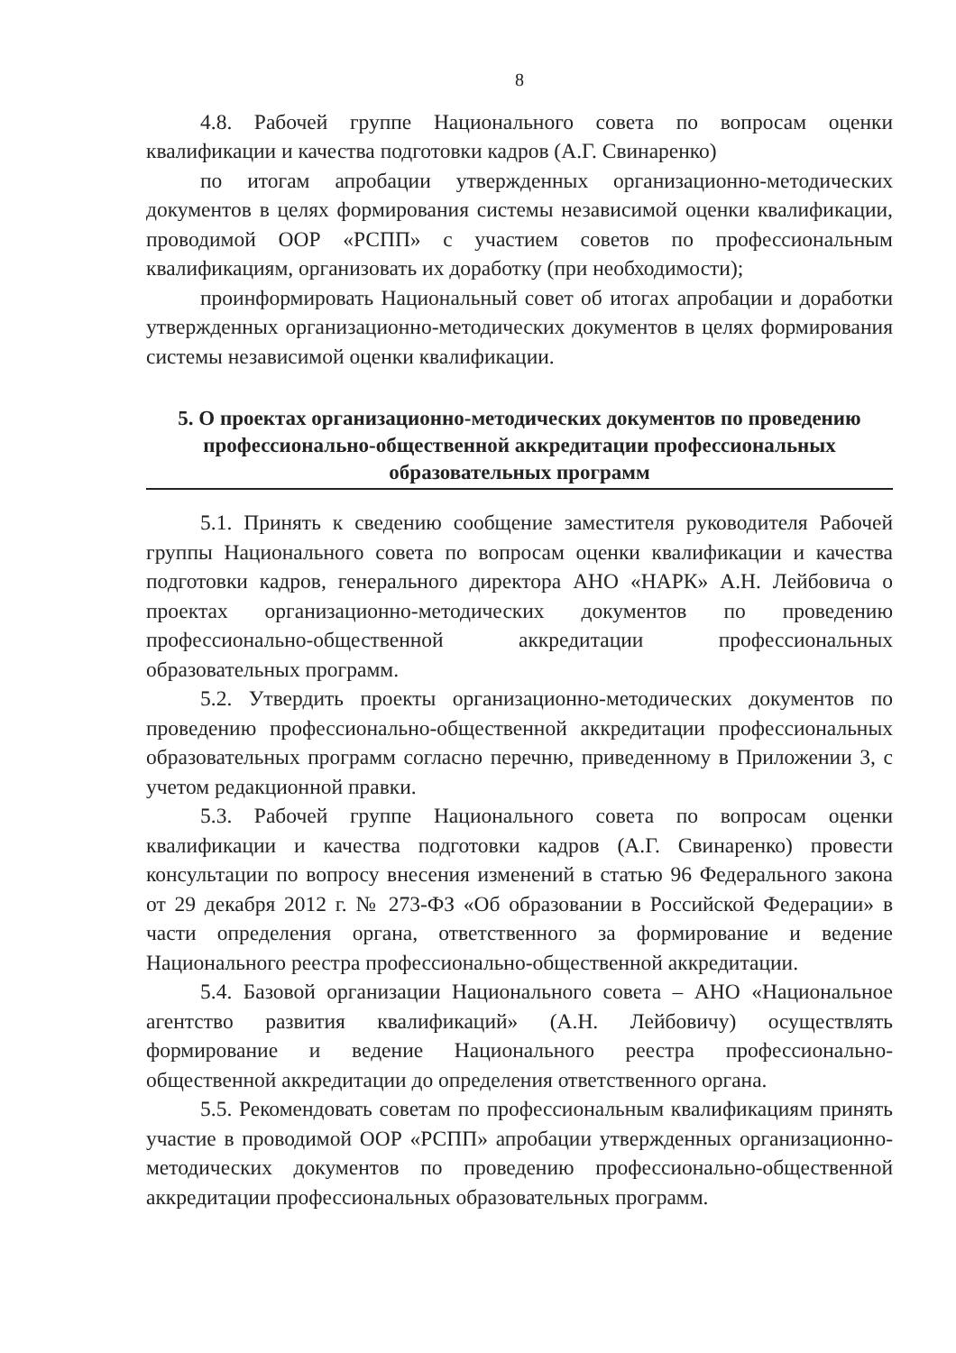8
4.8. Рабочей группе Национального совета по вопросам оценки квалификации и качества подготовки кадров (А.Г. Свинаренко)
по итогам апробации утвержденных организационно-методических документов в целях формирования системы независимой оценки квалификации, проводимой ООР «РСПП» с участием советов по профессиональным квалификациям, организовать их доработку (при необходимости);
проинформировать Национальный совет об итогах апробации и доработки утвержденных организационно-методических документов в целях формирования системы независимой оценки квалификации.
5. О проектах организационно-методических документов по проведению профессионально-общественной аккредитации профессиональных образовательных программ
5.1. Принять к сведению сообщение заместителя руководителя Рабочей группы Национального совета по вопросам оценки квалификации и качества подготовки кадров, генерального директора АНО «НАРК» А.Н. Лейбовича о проектах организационно-методических документов по проведению профессионально-общественной аккредитации профессиональных образовательных программ.
5.2. Утвердить проекты организационно-методических документов по проведению профессионально-общественной аккредитации профессиональных образовательных программ согласно перечню, приведенному в Приложении 3, с учетом редакционной правки.
5.3. Рабочей группе Национального совета по вопросам оценки квалификации и качества подготовки кадров (А.Г. Свинаренко) провести консультации по вопросу внесения изменений в статью 96 Федерального закона от 29 декабря 2012 г. № 273-ФЗ «Об образовании в Российской Федерации» в части определения органа, ответственного за формирование и ведение Национального реестра профессионально-общественной аккредитации.
5.4. Базовой организации Национального совета – АНО «Национальное агентство развития квалификаций» (А.Н. Лейбовичу) осуществлять формирование и ведение Национального реестра профессионально-общественной аккредитации до определения ответственного органа.
5.5. Рекомендовать советам по профессиональным квалификациям принять участие в проводимой ООР «РСПП» апробации утвержденных организационно-методических документов по проведению профессионально-общественной аккредитации профессиональных образовательных программ.